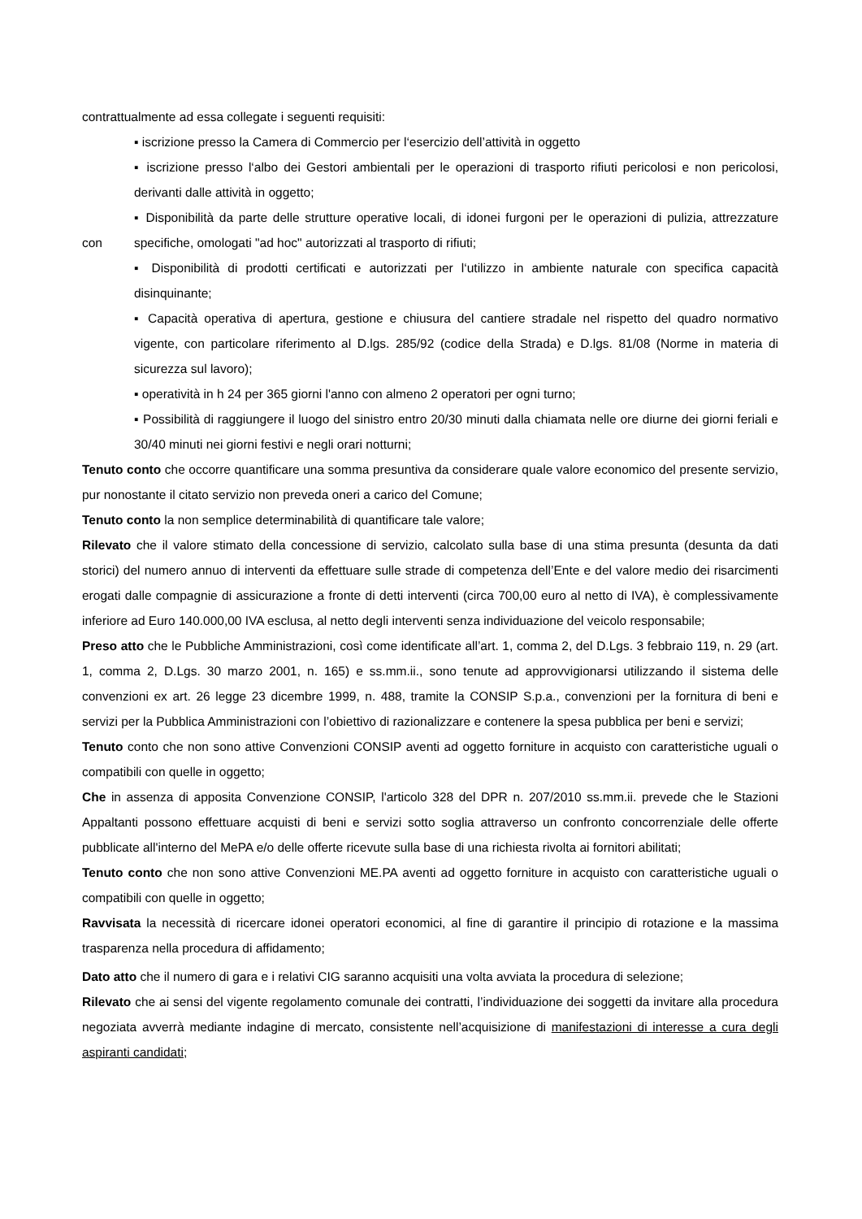contrattualmente ad essa collegate i seguenti requisiti:
▪ iscrizione presso la Camera di Commercio per l‘esercizio dell’attività in oggetto
▪ iscrizione presso l‘albo dei Gestori ambientali per le operazioni di trasporto rifiuti pericolosi e non pericolosi, derivanti dalle attività in oggetto;
con
▪ Disponibilità da parte delle strutture operative locali, di idonei furgoni per le operazioni di pulizia, attrezzature specifiche, omologati "ad hoc" autorizzati al trasporto di rifiuti;
▪ Disponibilità di prodotti certificati e autorizzati per l‘utilizzo in ambiente naturale con specifica capacità disinquinante;
▪ Capacità operativa di apertura, gestione e chiusura del cantiere stradale nel rispetto del quadro normativo vigente, con particolare riferimento al D.lgs. 285/92 (codice della Strada) e D.lgs. 81/08 (Norme in materia di sicurezza sul lavoro);
▪ operatività in h 24 per 365 giorni l'anno con almeno 2 operatori per ogni turno;
▪ Possibilità di raggiungere il luogo del sinistro entro 20/30 minuti dalla chiamata nelle ore diurne dei giorni feriali e 30/40 minuti nei giorni festivi e negli orari notturni;
Tenuto conto che occorre quantificare una somma presuntiva da considerare quale valore economico del presente servizio, pur nonostante il citato servizio non preveda oneri a carico del Comune;
Tenuto conto la non semplice determinabilità di quantificare tale valore;
Rilevato che il valore stimato della concessione di servizio, calcolato sulla base di una stima presunta (desunta da dati storici) del numero annuo di interventi da effettuare sulle strade di competenza dell’Ente e del valore medio dei risarcimenti erogati dalle compagnie di assicurazione a fronte di detti interventi (circa 700,00 euro al netto di IVA), è complessivamente inferiore ad Euro 140.000,00 IVA esclusa, al netto degli interventi senza individuazione del veicolo responsabile;
Preso atto che le Pubbliche Amministrazioni, così come identificate all’art. 1, comma 2, del D.Lgs. 3 febbraio 119, n. 29 (art. 1, comma 2, D.Lgs. 30 marzo 2001, n. 165) e ss.mm.ii., sono tenute ad approvvigionarsi utilizzando il sistema delle convenzioni ex art. 26 legge 23 dicembre 1999, n. 488, tramite la CONSIP S.p.a., convenzioni per la fornitura di beni e servizi per la Pubblica Amministrazioni con l’obiettivo di razionalizzare e contenere la spesa pubblica per beni e servizi;
Tenuto conto che non sono attive Convenzioni CONSIP aventi ad oggetto forniture in acquisto con caratteristiche uguali o compatibili con quelle in oggetto;
Che in assenza di apposita Convenzione CONSIP, l'articolo 328 del DPR n. 207/2010 ss.mm.ii. prevede che le Stazioni Appaltanti possono effettuare acquisti di beni e servizi sotto soglia attraverso un confronto concorrenziale delle offerte pubblicate all'interno del MePA e/o delle offerte ricevute sulla base di una richiesta rivolta ai fornitori abilitati;
Tenuto conto che non sono attive Convenzioni ME.PA aventi ad oggetto forniture in acquisto con caratteristiche uguali o compatibili con quelle in oggetto;
Ravvisata la necessità di ricercare idonei operatori economici, al fine di garantire il principio di rotazione e la massima trasparenza nella procedura di affidamento;
Dato atto che il numero di gara e i relativi CIG saranno acquisiti una volta avviata la procedura di selezione;
Rilevato che ai sensi del vigente regolamento comunale dei contratti, l’individuazione dei soggetti da invitare alla procedura negoziata avverrà mediante indagine di mercato, consistente nell’acquisizione di manifestazioni di interesse a cura degli aspiranti candidati;